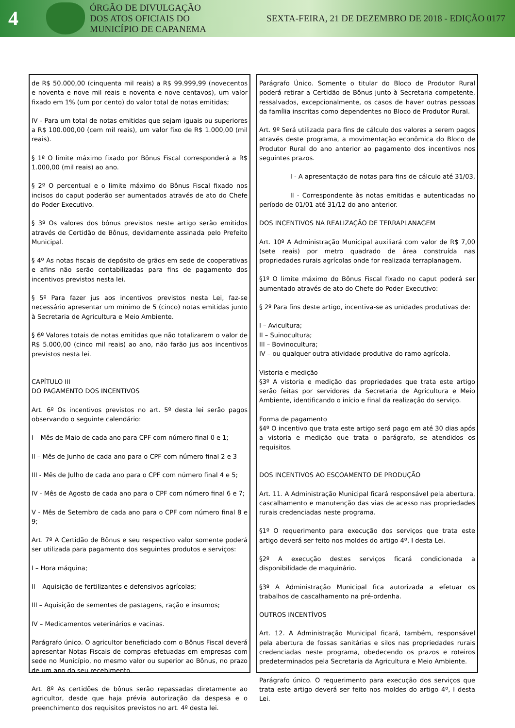4
ÓRGÃO DE DIVULGAÇÃO
DOS ATOS OFICIAIS DO
MUNICÍPIO DE CAPANEMA
SEXTA-FEIRA, 21 DE DEZEMBRO DE 2018 - EDIÇÃO 0177
de R$ 50.000,00 (cinquenta mil reais) a R$ 99.999,99 (novecentos e noventa e nove mil reais e noventa e nove centavos), um valor fixado em 1% (um por cento) do valor total de notas emitidas;
IV - Para um total de notas emitidas que sejam iguais ou superiores a R$ 100.000,00 (cem mil reais), um valor fixo de R$ 1.000,00 (mil reais).
§ 1º O limite máximo fixado por Bônus Fiscal corresponderá a R$ 1.000,00 (mil reais) ao ano.
§ 2º O percentual e o limite máximo do Bônus Fiscal fixado nos incisos do caput poderão ser aumentados através de ato do Chefe do Poder Executivo.
§ 3º Os valores dos bônus previstos neste artigo serão emitidos através de Certidão de Bônus, devidamente assinada pelo Prefeito Municipal.
§ 4º As notas fiscais de depósito de grãos em sede de cooperativas e afins não serão contabilizadas para fins de pagamento dos incentivos previstos nesta lei.
§ 5º Para fazer jus aos incentivos previstos nesta Lei, faz-se necessário apresentar um mínimo de 5 (cinco) notas emitidas junto à Secretaria de Agricultura e Meio Ambiente.
§ 6º Valores totais de notas emitidas que não totalizarem o valor de R$ 5.000,00 (cinco mil reais) ao ano, não farão jus aos incentivos previstos nesta lei.
CAPÍTULO III
DO PAGAMENTO DOS INCENTIVOS
Art. 6º Os incentivos previstos no art. 5º desta lei serão pagos observando o seguinte calendário:
I – Mês de Maio de cada ano para CPF com número final 0 e 1;
II – Mês de Junho de cada ano para o CPF com número final 2 e 3
III - Mês de Julho de cada ano para o CPF com número final 4 e 5;
IV - Mês de Agosto de cada ano para o CPF com número final 6 e 7;
V - Mês de Setembro de cada ano para o CPF com número final 8 e 9;
Art. 7º A Certidão de Bônus e seu respectivo valor somente poderá ser utilizada para pagamento dos seguintes produtos e serviços:
I – Hora máquina;
II – Aquisição de fertilizantes e defensivos agrícolas;
III – Aquisição de sementes de pastagens, ração e insumos;
IV – Medicamentos veterinários e vacinas.
Parágrafo único. O agricultor beneficiado com o Bônus Fiscal deverá apresentar Notas Fiscais de compras efetuadas em empresas com sede no Município, no mesmo valor ou superior ao Bônus, no prazo de um ano do seu recebimento.
Art. 8º As certidões de bônus serão repassadas diretamente ao agricultor, desde que haja prévia autorização da despesa e o preenchimento dos requisitos previstos no art. 4º desta lei.
Parágrafo Único. Somente o titular do Bloco de Produtor Rural poderá retirar a Certidão de Bônus junto à Secretaria competente, ressalvados, excepcionalmente, os casos de haver outras pessoas da família inscritas como dependentes no Bloco de Produtor Rural.
Art. 9º Será utilizada para fins de cálculo dos valores a serem pagos através deste programa, a movimentação econômica do Bloco de Produtor Rural do ano anterior ao pagamento dos incentivos nos seguintes prazos.
I - A apresentação de notas para fins de cálculo até 31/03,
II - Correspondente às notas emitidas e autenticadas no período de 01/01 até 31/12 do ano anterior.
DOS INCENTIVOS NA REALIZAÇÃO DE TERRAPLANAGEM
Art. 10º A Administração Municipal auxiliará com valor de R$ 7,00 (sete reais) por metro quadrado de área construída nas propriedades rurais agrícolas onde for realizada terraplanagem.
§1º O limite máximo do Bônus Fiscal fixado no caput poderá ser aumentado através de ato do Chefe do Poder Executivo:
§ 2º Para fins deste artigo, incentiva-se as unidades produtivas de:
I – Avicultura;
II – Suinocultura;
III – Bovinocultura;
IV – ou qualquer outra atividade produtiva do ramo agrícola.
Vistoria e medição
§3º A vistoria e medição das propriedades que trata este artigo serão feitas por servidores da Secretaria de Agricultura e Meio Ambiente, identificando o início e final da realização do serviço.
Forma de pagamento
§4º O incentivo que trata este artigo será pago em até 30 dias após a vistoria e medição que trata o parágrafo, se atendidos os requisitos.
DOS INCENTIVOS AO ESCOAMENTO DE PRODUÇÃO
Art. 11. A Administração Municipal ficará responsável pela abertura, cascalhamento e manutenção das vias de acesso nas propriedades rurais credenciadas neste programa.
§1º O requerimento para execução dos serviços que trata este artigo deverá ser feito nos moldes do artigo 4º, I desta Lei.
§2º A execução destes serviços ficará condicionada a disponibilidade de maquinário.
§3º A Administração Municipal fica autorizada a efetuar os trabalhos de cascalhamento na pré-ordenha.
OUTROS INCENTÍVOS
Art. 12. A Administração Municipal ficará, também, responsável pela abertura de fossas sanitárias e silos nas propriedades rurais credenciadas neste programa, obedecendo os prazos e roteiros predeterminados pela Secretaria da Agricultura e Meio Ambiente.
Parágrafo único. O requerimento para execução dos serviços que trata este artigo deverá ser feito nos moldes do artigo 4º, I desta Lei.